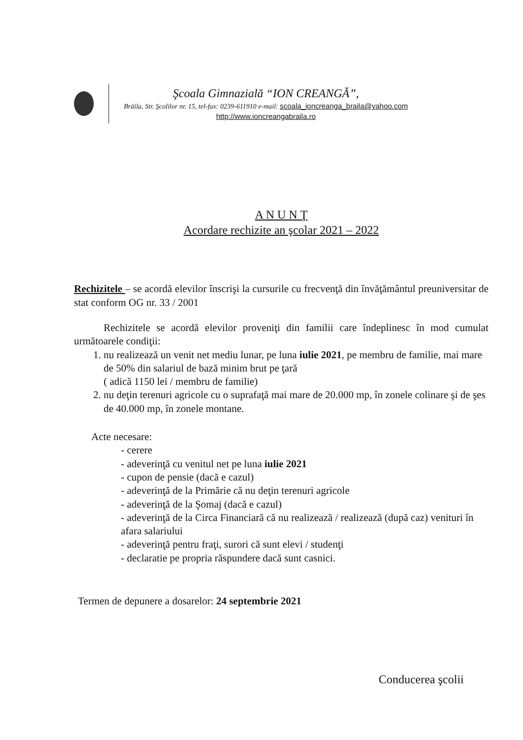Şcoala Gimnazială “ION CREANGĂ”,
Brăila, Str. Şcolilor nr. 15, tel-fax: 0239-611910 e-mail: scoala_ioncreanga_braila@yahoo.com
http://www.ioncreangabraila.ro
A N U N Ţ
Acordare rechizite an şcolar 2021 – 2022
Rechizitele – se acordă elevilor înscrişi la cursurile cu frecvenţă din învăţământul preuniversitar de stat conform OG nr. 33 / 2001
Rechizitele se acordă elevilor proveniţi din familii care îndeplinesc în mod cumulat următoarele condiţii:
1. nu realizează un venit net mediu lunar, pe luna iulie 2021, pe membru de familie, mai mare de 50% din salariul de bază minim brut pe ţară
( adică 1150 lei / membru de familie)
2. nu deţin terenuri agricole cu o suprafaţă mai mare de 20.000 mp, în zonele colinare şi de şes de 40.000 mp, în zonele montane.
Acte necesare:
- cerere
- adeverinţă cu venitul net pe luna iulie 2021
- cupon de pensie (dacă e cazul)
- adeverinţă de la Primărie că nu deţin terenuri agricole
- adeverinţă de la Şomaj (dacă e cazul)
- adeverinţă de la Circa Financiară că nu realizează / realizează (după caz) venituri în afara salariului
- adeverinţă pentru fraţi, surori că sunt elevi / studenţi
- declaratie pe propria răspundere dacă sunt casnici.
Termen de depunere a dosarelor: 24 septembrie 2021
Conducerea şcolii